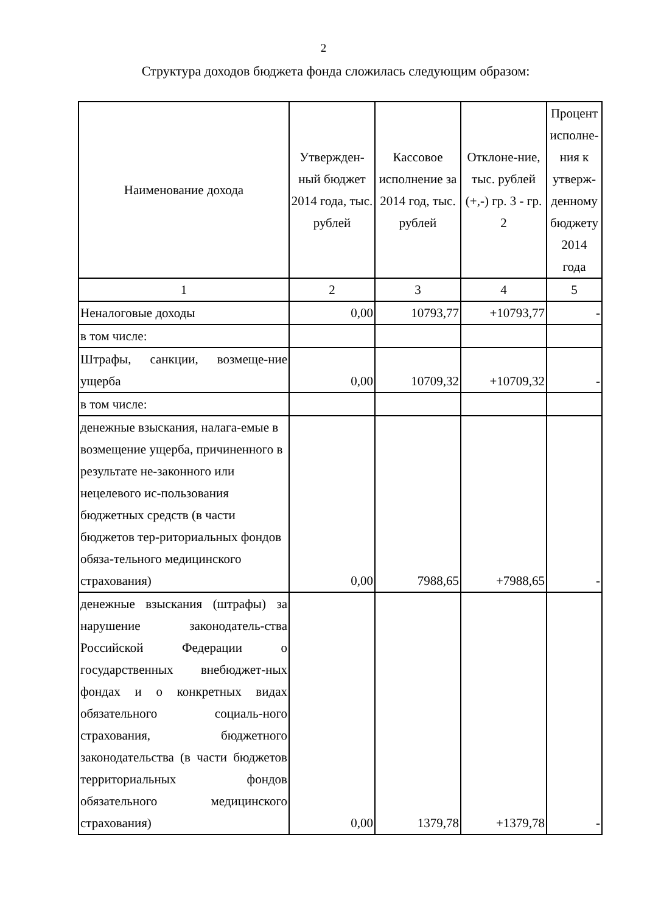2
Структура доходов бюджета фонда сложилась следующим образом:
| Наименование дохода | Утвержден-ный бюджет 2014 года, тыс. рублей | Кассовое исполнение за 2014 год, тыс. рублей | Отклоне-ние, тыс. рублей (+,-) гр. 3 - гр. 2 | Процент исполне-ния к утверж-денному бюджету 2014 года |
| --- | --- | --- | --- | --- |
| 1 | 2 | 3 | 4 | 5 |
| Неналоговые доходы | 0,00 | 10793,77 | +10793,77 | - |
| в том числе: | | | | |
| Штрафы, санкции, возмеще-ние ущерба | 0,00 | 10709,32 | +10709,32 | - |
| в том числе: | | | | |
| денежные взыскания, налага-емые в возмещение ущерба, причиненного в результате не-законного или нецелевого ис-пользования бюджетных средств (в части бюджетов тер-риториальных фондов обяза-тельного медицинского страхования) | 0,00 | 7988,65 | +7988,65 | - |
| денежные взыскания (штрафы) за нарушение законодатель-ства Российской Федерации о государственных внебюджет-ных фондах и о конкретных видах обязательного социаль-ного страхования, бюджетного законодательства (в части бюджетов территориальных фондов обязательного медицинского страхования) | 0,00 | 1379,78 | +1379,78 | - |